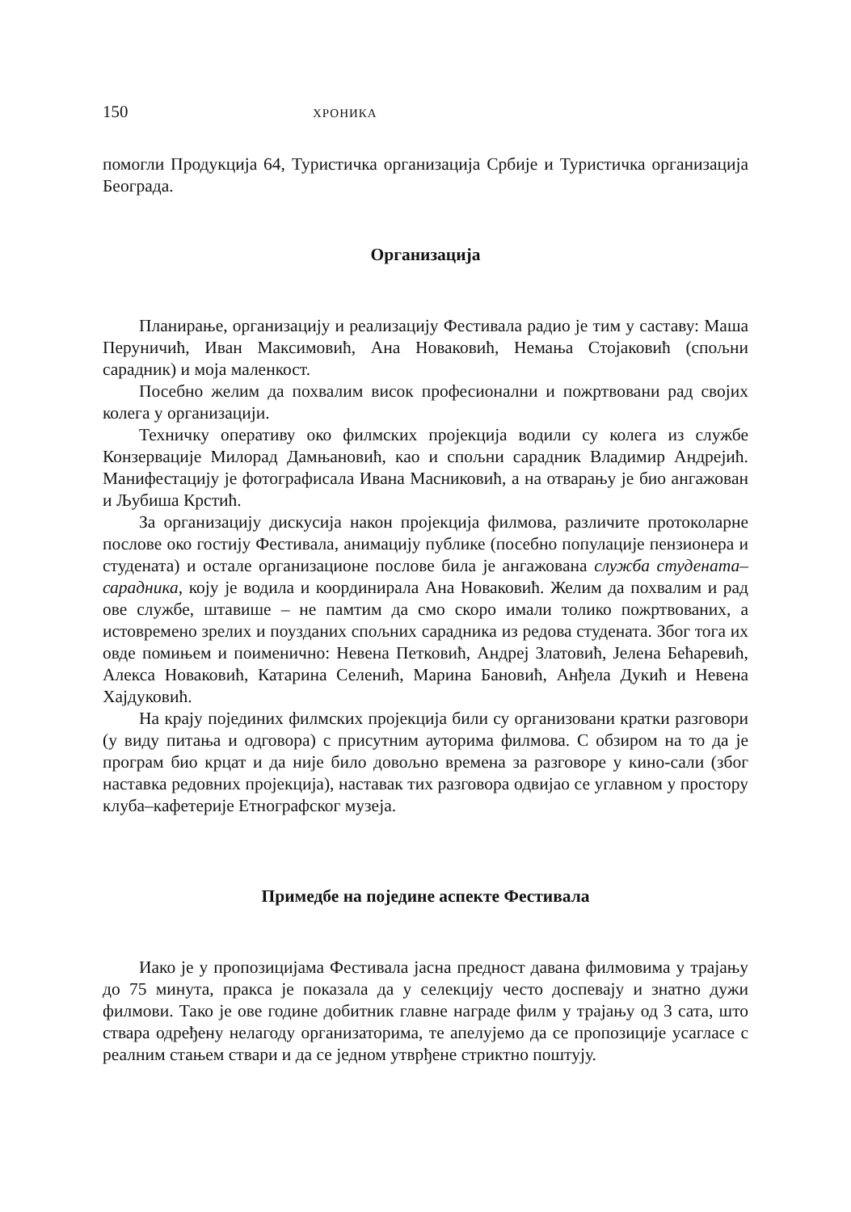150 ХРОНИКА
помогли Продукција 64, Туристичка организација Србије и Туристичка организација Београда.
Организација
Планирање, организацију и реализацију Фестивала радио је тим у саставу: Маша Перуничић, Иван Максимовић, Ана Новаковић, Немања Стојаковић (спољни сарадник) и моја маленкост.
Посебно желим да похвалим висок професионални и пожртвовани рад својих колега у организацији.
Техничку оперативу око филмских пројекција водили су колега из службе Конзервације Милорад Дамњановић, као и спољни сарадник Владимир Андрејић. Манифестацију је фотографисала Ивана Масниковић, а на отварању је био ангажован и Љубиша Крстић.
За организацију дискусија након пројекција филмова, различите протоколарне послове око гостију Фестивала, анимацију публике (посебно популације пензионера и студената) и остале организационе послове била је ангажована служба студената–сарадника, коју је водила и координирала Ана Новаковић. Желим да похвалим и рад ове службе, штавише – не памтим да смо скоро имали толико пожртвованих, а истовремено зрелих и поузданих спољних сарадника из редова студената. Због тога их овде помињем и поименично: Невена Петковић, Андреј Златовић, Јелена Бећаревић, Алекса Новаковић, Катарина Селенић, Марина Бановић, Анђела Дукић и Невена Хајдуковић.
На крају појединих филмских пројекција били су организовани кратки разговори (у виду питања и одговора) с присутним ауторима филмова. С обзиром на то да је програм био крцат и да није било довољно времена за разговоре у кино-сали (због наставка редовних пројекција), наставак тих разговора одвијао се углавном у простору клуба–кафетерије Етнографског музеја.
Примедбе на поједине аспекте Фестивала
Иако је у пропозицијама Фестивала јасна предност давана филмовима у трајању до 75 минута, пракса је показала да у селекцију често доспевају и знатно дужи филмови. Тако је ове године добитник главне награде филм у трајању од 3 сата, што ствара одређену нелагоду организаторима, те апелујемо да се пропозиције усагласе с реалним стањем ствари и да се једном утврђене стриктно поштују.